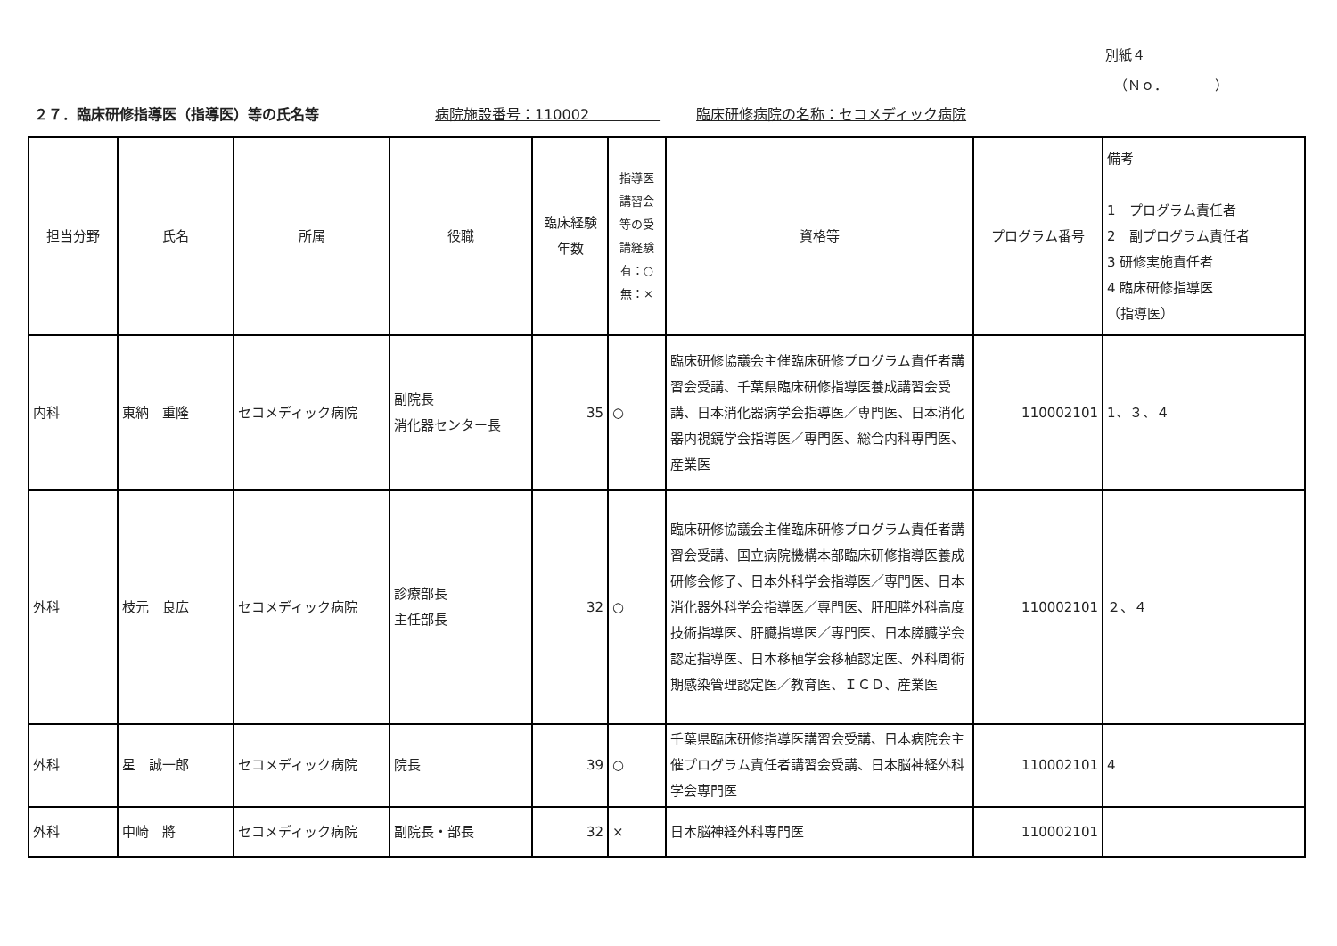別紙４
（Ｎｏ．　　　　）
２７．臨床研修指導医（指導医）等の氏名等 病院施設番号：110002　　　　　臨床研修病院の名称：セコメディック病院
| 担当分野 | 氏名 | 所属 | 役職 | 臨床経験 年数 | 指導医 講習会 等の受 講経験 有：○ 無：× | 資格等 | プログラム番号 | 備考 1 プログラム責任者 2 副プログラム責任者 3 研修実施責任者 4 臨床研修指導医 （指導医） |
| --- | --- | --- | --- | --- | --- | --- | --- | --- |
| 内科 | 東納 重隆 | セコメディック病院 | 副院長 消化器センター長 | 35 | ○ | 臨床研修協議会主催臨床研修プログラム責任者講習会受講、千葉県臨床研修指導医養成講習会受講、日本消化器病学会指導医／専門医、日本消化器内視鏡学会指導医／専門医、総合内科専門医、産業医 | 110002101 | 1、３、４ |
| 外科 | 枝元 良広 | セコメディック病院 | 診療部長 主任部長 | 32 | ○ | 臨床研修協議会主催臨床研修プログラム責任者講習会受講、国立病院機構本部臨床研修指導医養成研修会修了、日本外科学会指導医／専門医、日本消化器外科学会指導医／専門医、肝胆膵外科高度技術指導医、肝臓指導医／専門医、日本膵臓学会認定指導医、日本移植学会移植認定医、外科周術期感染管理認定医／教育医、ＩＣＤ、産業医 | 110002101 | ２、４ |
| 外科 | 星 誠一郎 | セコメディック病院 | 院長 | 39 | ○ | 千葉県臨床研修指導医講習会受講、日本病院会主催プログラム責任者講習会受講、日本脳神経外科学会専門医 | 110002101 | 4 |
| 外科 | 中崎 將 | セコメディック病院 | 副院長・部長 | 32 | × | 日本脳神経外科専門医 | 110002101 | |